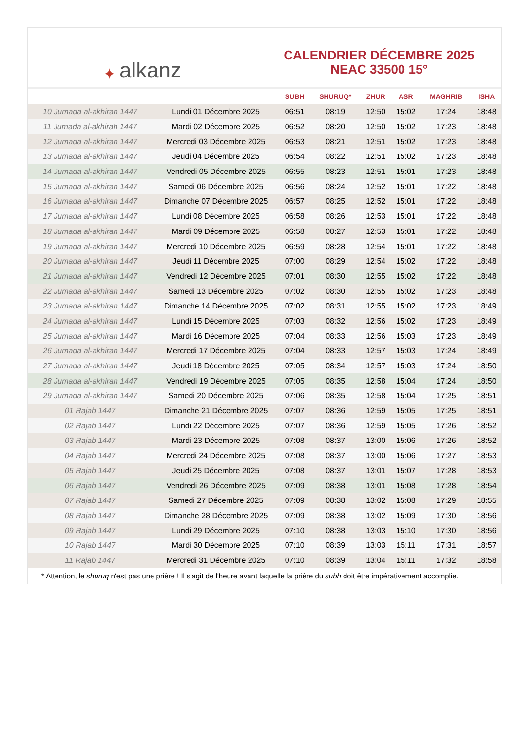✦ alkanz
CALENDRIER DÉCEMBRE 2025
NEAC 33500 15°
| | | SUBH | SHURUQ* | ZHUR | ASR | MAGHRIB | ISHA |
| --- | --- | --- | --- | --- | --- | --- | --- |
| 10 Jumada al-akhirah 1447 | Lundi 01 Décembre 2025 | 06:51 | 08:19 | 12:50 | 15:02 | 17:24 | 18:48 |
| 11 Jumada al-akhirah 1447 | Mardi 02 Décembre 2025 | 06:52 | 08:20 | 12:50 | 15:02 | 17:23 | 18:48 |
| 12 Jumada al-akhirah 1447 | Mercredi 03 Décembre 2025 | 06:53 | 08:21 | 12:51 | 15:02 | 17:23 | 18:48 |
| 13 Jumada al-akhirah 1447 | Jeudi 04 Décembre 2025 | 06:54 | 08:22 | 12:51 | 15:02 | 17:23 | 18:48 |
| 14 Jumada al-akhirah 1447 | Vendredi 05 Décembre 2025 | 06:55 | 08:23 | 12:51 | 15:01 | 17:23 | 18:48 |
| 15 Jumada al-akhirah 1447 | Samedi 06 Décembre 2025 | 06:56 | 08:24 | 12:52 | 15:01 | 17:22 | 18:48 |
| 16 Jumada al-akhirah 1447 | Dimanche 07 Décembre 2025 | 06:57 | 08:25 | 12:52 | 15:01 | 17:22 | 18:48 |
| 17 Jumada al-akhirah 1447 | Lundi 08 Décembre 2025 | 06:58 | 08:26 | 12:53 | 15:01 | 17:22 | 18:48 |
| 18 Jumada al-akhirah 1447 | Mardi 09 Décembre 2025 | 06:58 | 08:27 | 12:53 | 15:01 | 17:22 | 18:48 |
| 19 Jumada al-akhirah 1447 | Mercredi 10 Décembre 2025 | 06:59 | 08:28 | 12:54 | 15:01 | 17:22 | 18:48 |
| 20 Jumada al-akhirah 1447 | Jeudi 11 Décembre 2025 | 07:00 | 08:29 | 12:54 | 15:02 | 17:22 | 18:48 |
| 21 Jumada al-akhirah 1447 | Vendredi 12 Décembre 2025 | 07:01 | 08:30 | 12:55 | 15:02 | 17:22 | 18:48 |
| 22 Jumada al-akhirah 1447 | Samedi 13 Décembre 2025 | 07:02 | 08:30 | 12:55 | 15:02 | 17:23 | 18:48 |
| 23 Jumada al-akhirah 1447 | Dimanche 14 Décembre 2025 | 07:02 | 08:31 | 12:55 | 15:02 | 17:23 | 18:49 |
| 24 Jumada al-akhirah 1447 | Lundi 15 Décembre 2025 | 07:03 | 08:32 | 12:56 | 15:02 | 17:23 | 18:49 |
| 25 Jumada al-akhirah 1447 | Mardi 16 Décembre 2025 | 07:04 | 08:33 | 12:56 | 15:03 | 17:23 | 18:49 |
| 26 Jumada al-akhirah 1447 | Mercredi 17 Décembre 2025 | 07:04 | 08:33 | 12:57 | 15:03 | 17:24 | 18:49 |
| 27 Jumada al-akhirah 1447 | Jeudi 18 Décembre 2025 | 07:05 | 08:34 | 12:57 | 15:03 | 17:24 | 18:50 |
| 28 Jumada al-akhirah 1447 | Vendredi 19 Décembre 2025 | 07:05 | 08:35 | 12:58 | 15:04 | 17:24 | 18:50 |
| 29 Jumada al-akhirah 1447 | Samedi 20 Décembre 2025 | 07:06 | 08:35 | 12:58 | 15:04 | 17:25 | 18:51 |
| 01 Rajab 1447 | Dimanche 21 Décembre 2025 | 07:07 | 08:36 | 12:59 | 15:05 | 17:25 | 18:51 |
| 02 Rajab 1447 | Lundi 22 Décembre 2025 | 07:07 | 08:36 | 12:59 | 15:05 | 17:26 | 18:52 |
| 03 Rajab 1447 | Mardi 23 Décembre 2025 | 07:08 | 08:37 | 13:00 | 15:06 | 17:26 | 18:52 |
| 04 Rajab 1447 | Mercredi 24 Décembre 2025 | 07:08 | 08:37 | 13:00 | 15:06 | 17:27 | 18:53 |
| 05 Rajab 1447 | Jeudi 25 Décembre 2025 | 07:08 | 08:37 | 13:01 | 15:07 | 17:28 | 18:53 |
| 06 Rajab 1447 | Vendredi 26 Décembre 2025 | 07:09 | 08:38 | 13:01 | 15:08 | 17:28 | 18:54 |
| 07 Rajab 1447 | Samedi 27 Décembre 2025 | 07:09 | 08:38 | 13:02 | 15:08 | 17:29 | 18:55 |
| 08 Rajab 1447 | Dimanche 28 Décembre 2025 | 07:09 | 08:38 | 13:02 | 15:09 | 17:30 | 18:56 |
| 09 Rajab 1447 | Lundi 29 Décembre 2025 | 07:10 | 08:38 | 13:03 | 15:10 | 17:30 | 18:56 |
| 10 Rajab 1447 | Mardi 30 Décembre 2025 | 07:10 | 08:39 | 13:03 | 15:11 | 17:31 | 18:57 |
| 11 Rajab 1447 | Mercredi 31 Décembre 2025 | 07:10 | 08:39 | 13:04 | 15:11 | 17:32 | 18:58 |
* Attention, le shuruq n'est pas une prière ! Il s'agit de l'heure avant laquelle la prière du subh doit être impérativement accomplie.